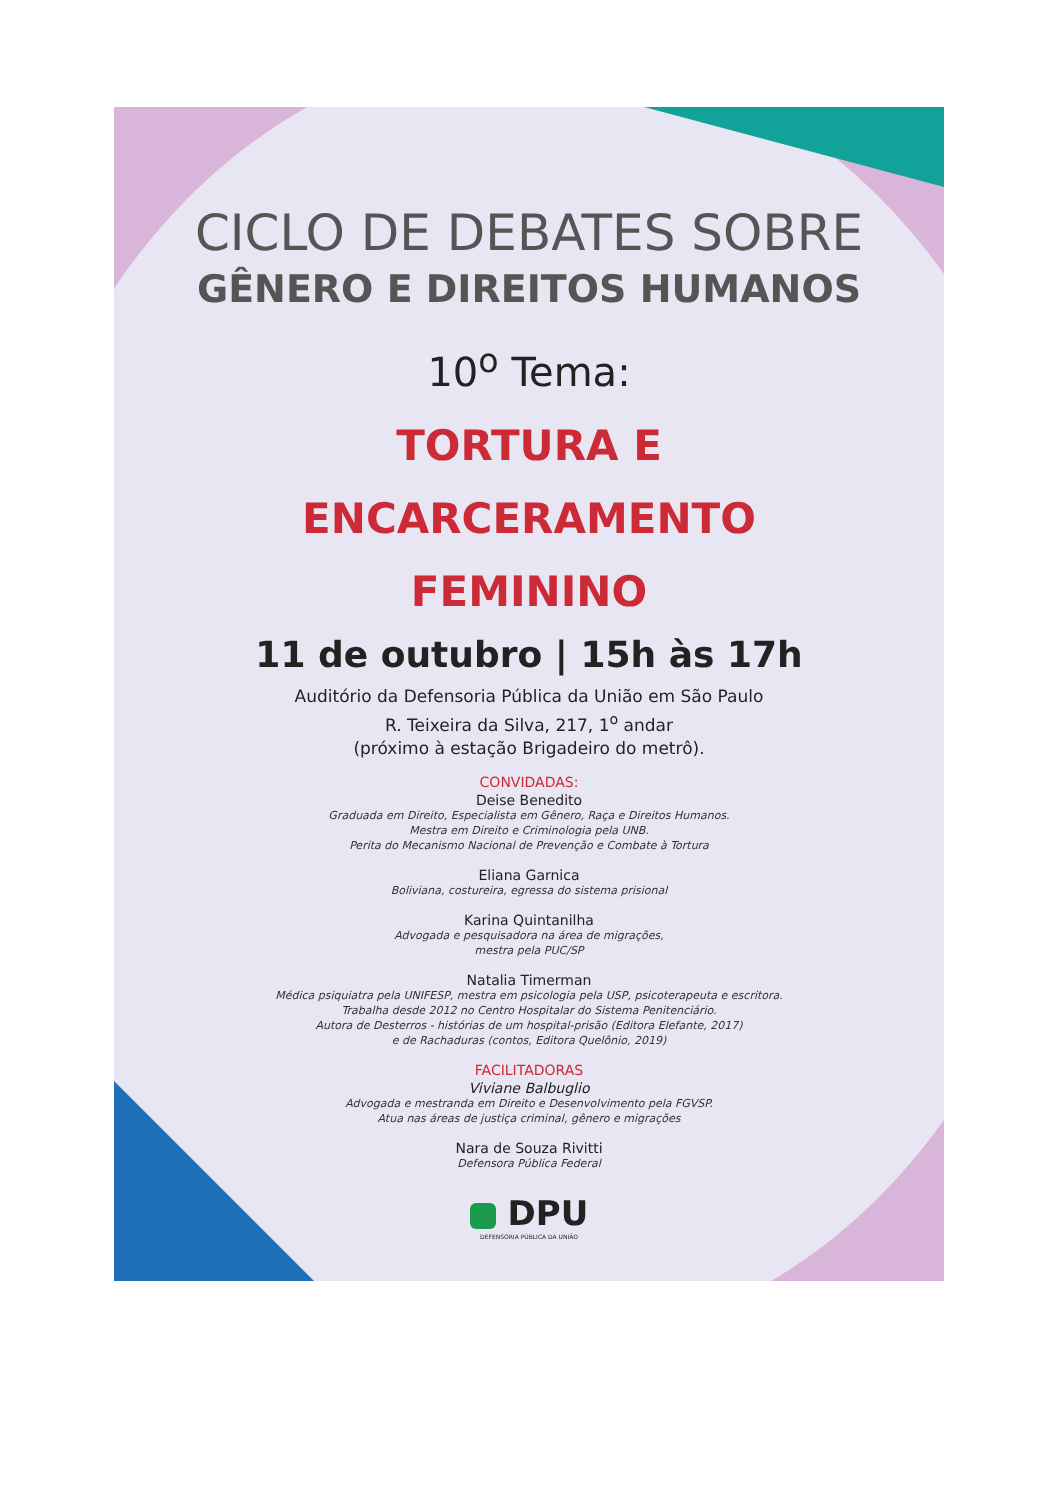CICLO DE DEBATES SOBRE
GÊNERO E DIREITOS HUMANOS
10<sup>o</sup> Tema:
TORTURA E
ENCARCERAMENTO
FEMININO
11 de outubro | 15h às 17h
Auditório da Defensoria Pública da União em São Paulo
R. Teixeira da Silva, 217, 1<sup>o</sup> andar
(próximo à estação Brigadeiro do metrô).
CONVIDADAS:
Deise Benedito
Graduada em Direito, Especialista em Gênero, Raça e Direitos Humanos.
Mestra em Direito e Criminologia pela UNB.
Perita do Mecanismo Nacional de Prevenção e Combate à Tortura
Eliana Garnica
Boliviana, costureira, egressa do sistema prisional
Karina Quintanilha
Advogada e pesquisadora na área de migrações,
mestra pela PUC/SP
Natalia Timerman
Médica psiquiatra pela UNIFESP, mestra em psicologia pela USP, psicoterapeuta e escritora.
Trabalha desde 2012 no Centro Hospitalar do Sistema Penitenciário.
Autora de Desterros - histórias de um hospital-prisão (Editora Elefante, 2017)
e de Rachaduras (contos, Editora Quelônio, 2019)
FACILITADORAS
Viviane Balbuglio
Advogada e mestranda em Direito e Desenvolvimento pela FGVSP.
Atua nas áreas de justiça criminal, gênero e migrações
Nara de Souza Rivitti
Defensora Pública Federal
DPU
DEFENSORIA PÚBLICA DA UNIÃO